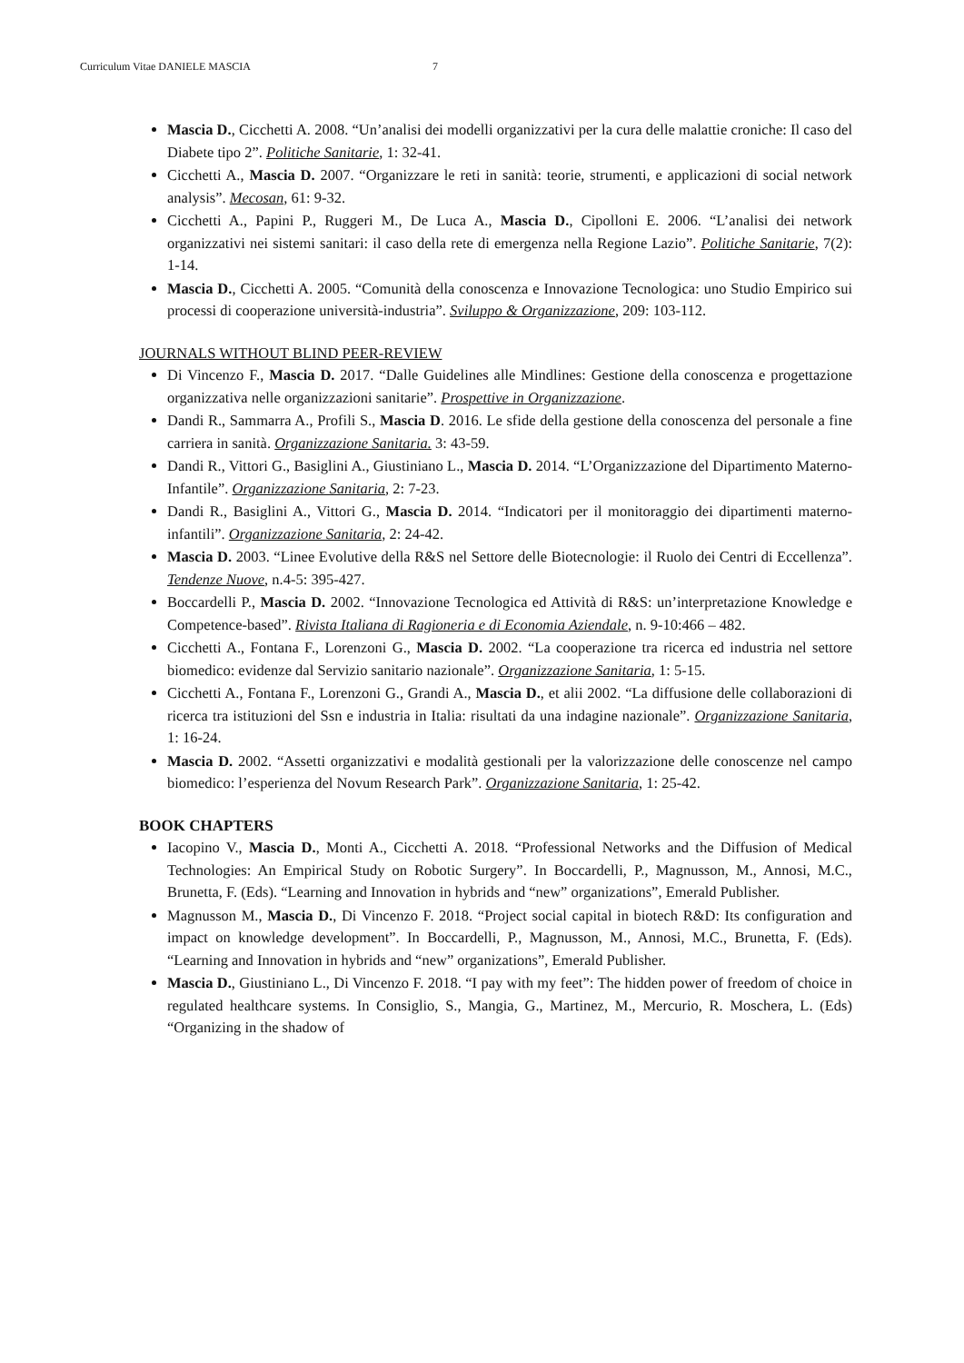Curriculum Vitae DANIELE MASCIA 7
Mascia D., Cicchetti A. 2008. “Un’analisi dei modelli organizzativi per la cura delle malattie croniche: Il caso del Diabete tipo 2”. Politiche Sanitarie, 1: 32-41.
Cicchetti A., Mascia D. 2007. “Organizzare le reti in sanità: teorie, strumenti, e applicazioni di social network analysis”. Mecosan, 61: 9-32.
Cicchetti A., Papini P., Ruggeri M., De Luca A., Mascia D., Cipolloni E. 2006. “L’analisi dei network organizzativi nei sistemi sanitari: il caso della rete di emergenza nella Regione Lazio”. Politiche Sanitarie, 7(2): 1-14.
Mascia D., Cicchetti A. 2005. “Comunità della conoscenza e Innovazione Tecnologica: uno Studio Empirico sui processi di cooperazione università-industria”. Sviluppo & Organizzazione, 209: 103-112.
JOURNALS WITHOUT BLIND PEER-REVIEW
Di Vincenzo F., Mascia D. 2017. “Dalle Guidelines alle Mindlines: Gestione della conoscenza e progettazione organizzativa nelle organizzazioni sanitarie”. Prospettive in Organizzazione.
Dandi R., Sammarra A., Profili S., Mascia D. 2016. Le sfide della gestione della conoscenza del personale a fine carriera in sanità. Organizzazione Sanitaria. 3: 43-59.
Dandi R., Vittori G., Basiglini A., Giustiniano L., Mascia D. 2014. “L’Organizzazione del Dipartimento Materno-Infantile”. Organizzazione Sanitaria, 2: 7-23.
Dandi R., Basiglini A., Vittori G., Mascia D. 2014. “Indicatori per il monitoraggio dei dipartimenti materno-infantili”. Organizzazione Sanitaria, 2: 24-42.
Mascia D. 2003. “Linee Evolutive della R&S nel Settore delle Biotecnologie: il Ruolo dei Centri di Eccellenza”. Tendenze Nuove, n.4-5: 395-427.
Boccardelli P., Mascia D. 2002. “Innovazione Tecnologica ed Attività di R&S: un’interpretazione Knowledge e Competence-based”. Rivista Italiana di Ragioneria e di Economia Aziendale, n. 9-10:466 – 482.
Cicchetti A., Fontana F., Lorenzoni G., Mascia D. 2002. “La cooperazione tra ricerca ed industria nel settore biomedico: evidenze dal Servizio sanitario nazionale”. Organizzazione Sanitaria, 1: 5-15.
Cicchetti A., Fontana F., Lorenzoni G., Grandi A., Mascia D., et alii 2002. “La diffusione delle collaborazioni di ricerca tra istituzioni del Ssn e industria in Italia: risultati da una indagine nazionale”. Organizzazione Sanitaria, 1: 16-24.
Mascia D. 2002. “Assetti organizzativi e modalità gestionali per la valorizzazione delle conoscenze nel campo biomedico: l’esperienza del Novum Research Park”. Organizzazione Sanitaria, 1: 25-42.
BOOK CHAPTERS
Iacopino V., Mascia D., Monti A., Cicchetti A. 2018. “Professional Networks and the Diffusion of Medical Technologies: An Empirical Study on Robotic Surgery”. In Boccardelli, P., Magnusson, M., Annosi, M.C., Brunetta, F. (Eds). “Learning and Innovation in hybrids and “new” organizations”, Emerald Publisher.
Magnusson M., Mascia D., Di Vincenzo F. 2018. “Project social capital in biotech R&D: Its configuration and impact on knowledge development”. In Boccardelli, P., Magnusson, M., Annosi, M.C., Brunetta, F. (Eds). “Learning and Innovation in hybrids and “new” organizations”, Emerald Publisher.
Mascia D., Giustiniano L., Di Vincenzo F. 2018. “I pay with my feet”: The hidden power of freedom of choice in regulated healthcare systems. In Consiglio, S., Mangia, G., Martinez, M., Mercurio, R. Moschera, L. (Eds) “Organizing in the shadow of